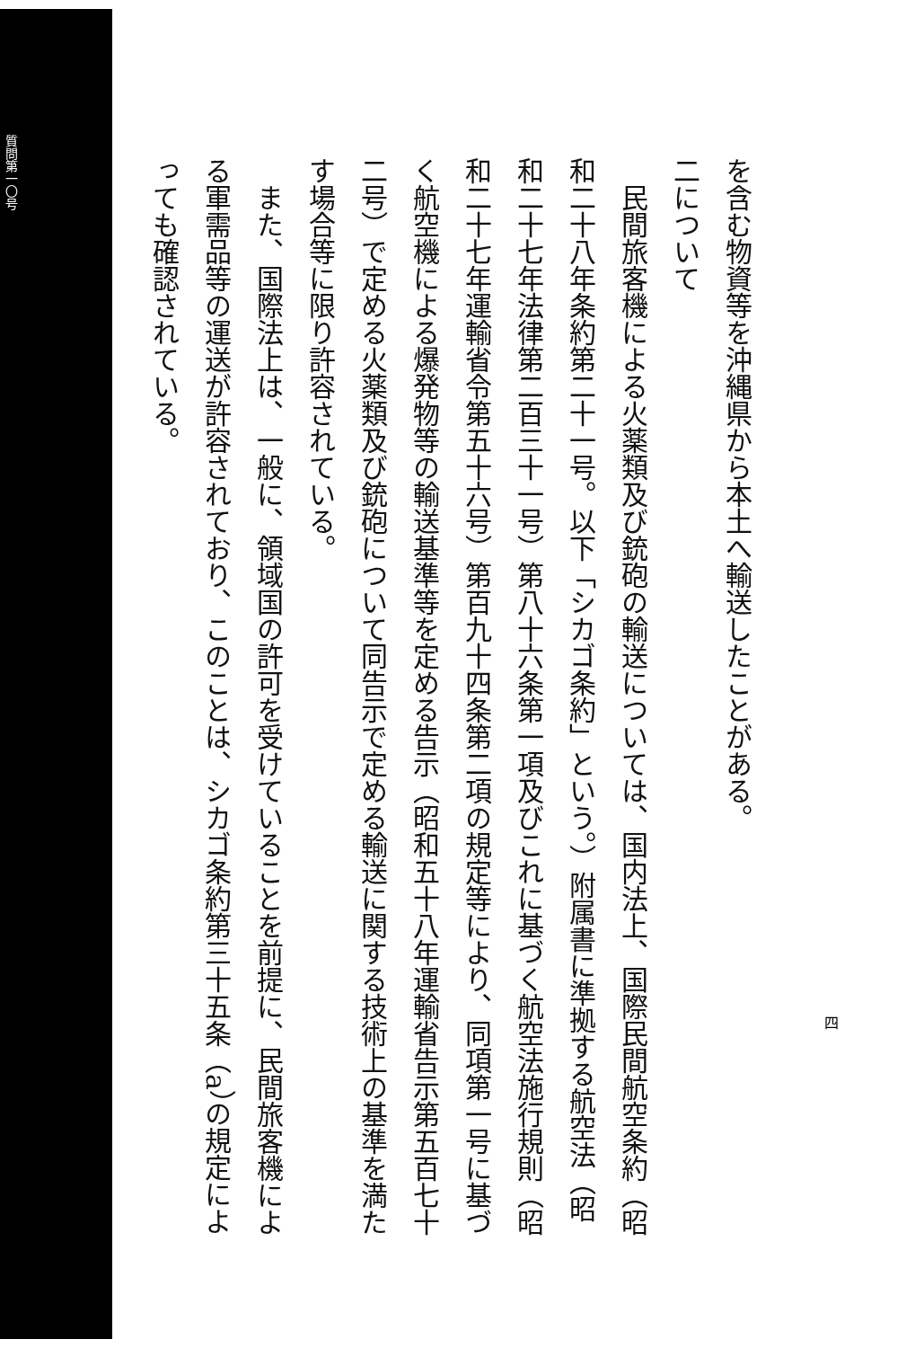質問第一〇号
を含む物資等を沖縄県から本土へ輸送したことがある。
二について
　民間旅客機による火薬類及び銃砲の輸送については、国内法上、国際民間航空条約（昭和二十八年条約第二十一号。以下「シカゴ条約」という。）附属書に準拠する航空法（昭和二十七年法律第二百三十一号）第八十六条第一項及びこれに基づく航空法施行規則（昭和二十七年運輸省令第五十六号）第百九十四条第二項の規定等により、同項第一号に基づく航空機による爆発物等の輸送基準等を定める告示（昭和五十八年運輸省告示第五百七十二号）で定める火薬類及び銃砲について同告示で定める輸送に関する技術上の基準を満たす場合等に限り許容されている。
　また、国際法上は、一般に、領域国の許可を受けていることを前提に、民間旅客機による軍需品等の運送が許容されており、このことは、シカゴ条約第三十五条（a）の規定によっても確認されている。
四